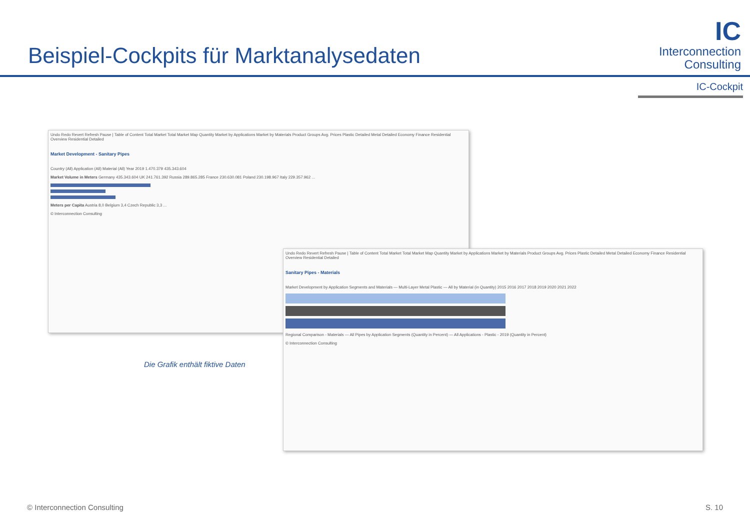Beispiel-Cockpits für Marktanalysedaten
IC
Interconnection
Consulting
IC-Cockpit
Undo Redo Revert Refresh Pause | Table of Content Total Market Total Market Map Quantity Market by Applications Market by Materials Product Groups Avg. Prices Plastic Detailed Metal Detailed Economy Finance Residential Overview Residential Detailed
Market Development - Sanitary Pipes
Country (All) Application (All) Material (All) Year 2019 1.470.379 435.343.604
Market Volume in Meters Germany 435.343.604 UK 241.761.392 Russia 289.865.285 France 230.630.081 Poland 230.198.967 Italy 229.357.962 ...
Meters per Capita Austria 8,0 Belgium 3,4 Czech Republic 3,3 ...
© Interconnection Consulting
Undo Redo Revert Refresh Pause | Table of Content Total Market Total Market Map Quantity Market by Applications Market by Materials Product Groups Avg. Prices Plastic Detailed Metal Detailed Economy Finance Residential Overview Residential Detailed
Sanitary Pipes - Materials
Market Development by Application Segments and Materials — Multi-Layer Metal Plastic — All by Material (in Quantity) 2015 2016 2017 2018 2019 2020 2021 2022
Regional Comparison - Materials — All Pipes by Application Segments (Quantity in Percent) — All Applications - Plastic - 2019 (Quantity in Percent)
© Interconnection Consulting
Die Grafik enthält fiktive Daten
© Interconnection Consulting S. 10